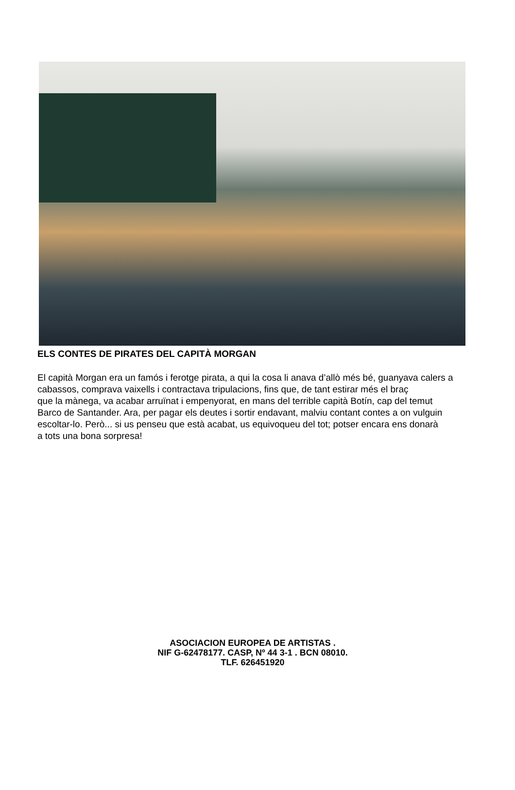ELS CONTES DE PIRATES DEL CAPITÀ MORGAN
El capità Morgan era un famós i ferotge pirata, a qui la cosa li anava d’allò més bé, guanyava calers a cabassos, comprava vaixells i contractava tripulacions, fins que, de tant estirar més el braç
que la mànega, va acabar arruïnat i empenyorat, en mans del terrible capità Botín, cap del temut
Barco de Santander. Ara, per pagar els deutes i sortir endavant, malviu contant contes a on vulguin
escoltar-lo. Però... si us penseu que està acabat, us equivoqueu del tot; potser encara ens donarà
a tots una bona sorpresa!
ASOCIACION EUROPEA DE ARTISTAS .
NIF G-62478177. CASP, Nº 44 3-1 . BCN 08010.
TLF. 626451920